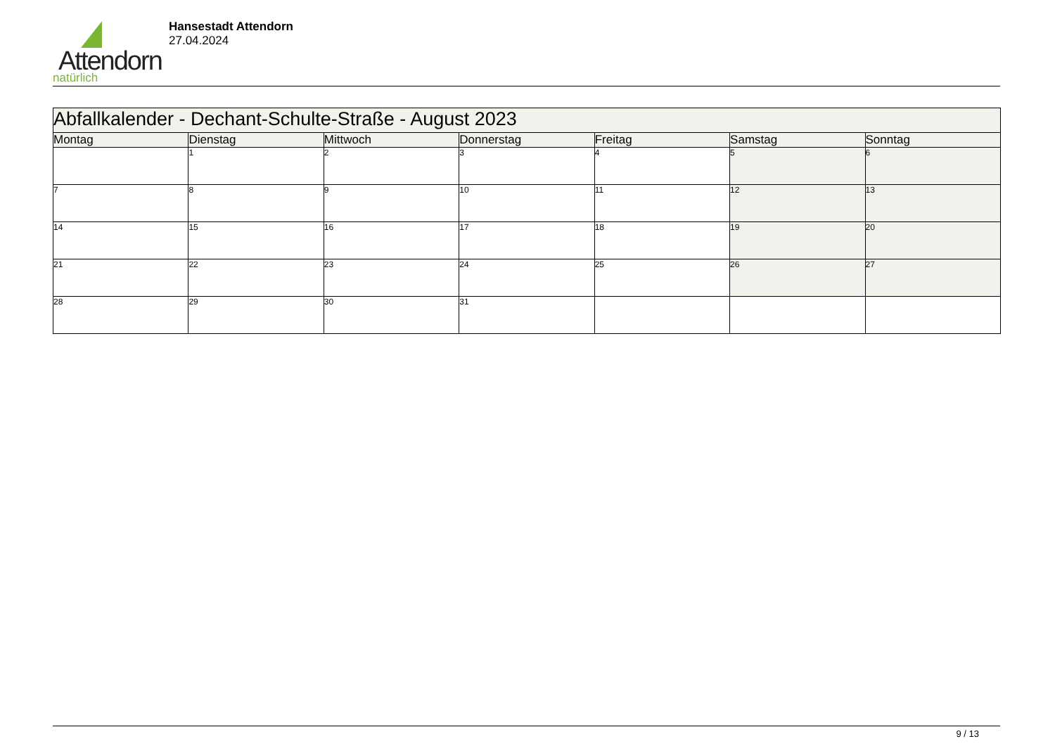Attendorn
natürlich
Hansestadt Attendorn
27.04.2024
| Abfallkalender - Dechant-Schulte-Straße - August 2023 | | | | | | |
| --- | --- | --- | --- | --- | --- | --- |
| Montag | Dienstag | Mittwoch | Donnerstag | Freitag | Samstag | Sonntag |
| | 1 | 2 | 3 | 4 | 5 | 6 |
| 7 | 8 | 9 | 10 | 11 | 12 | 13 |
| 14 | 15 | 16 | 17 | 18 | 19 | 20 |
| 21 | 22 | 23 | 24 | 25 | 26 | 27 |
| 28 | 29 | 30 | 31 | | | |
9 / 13